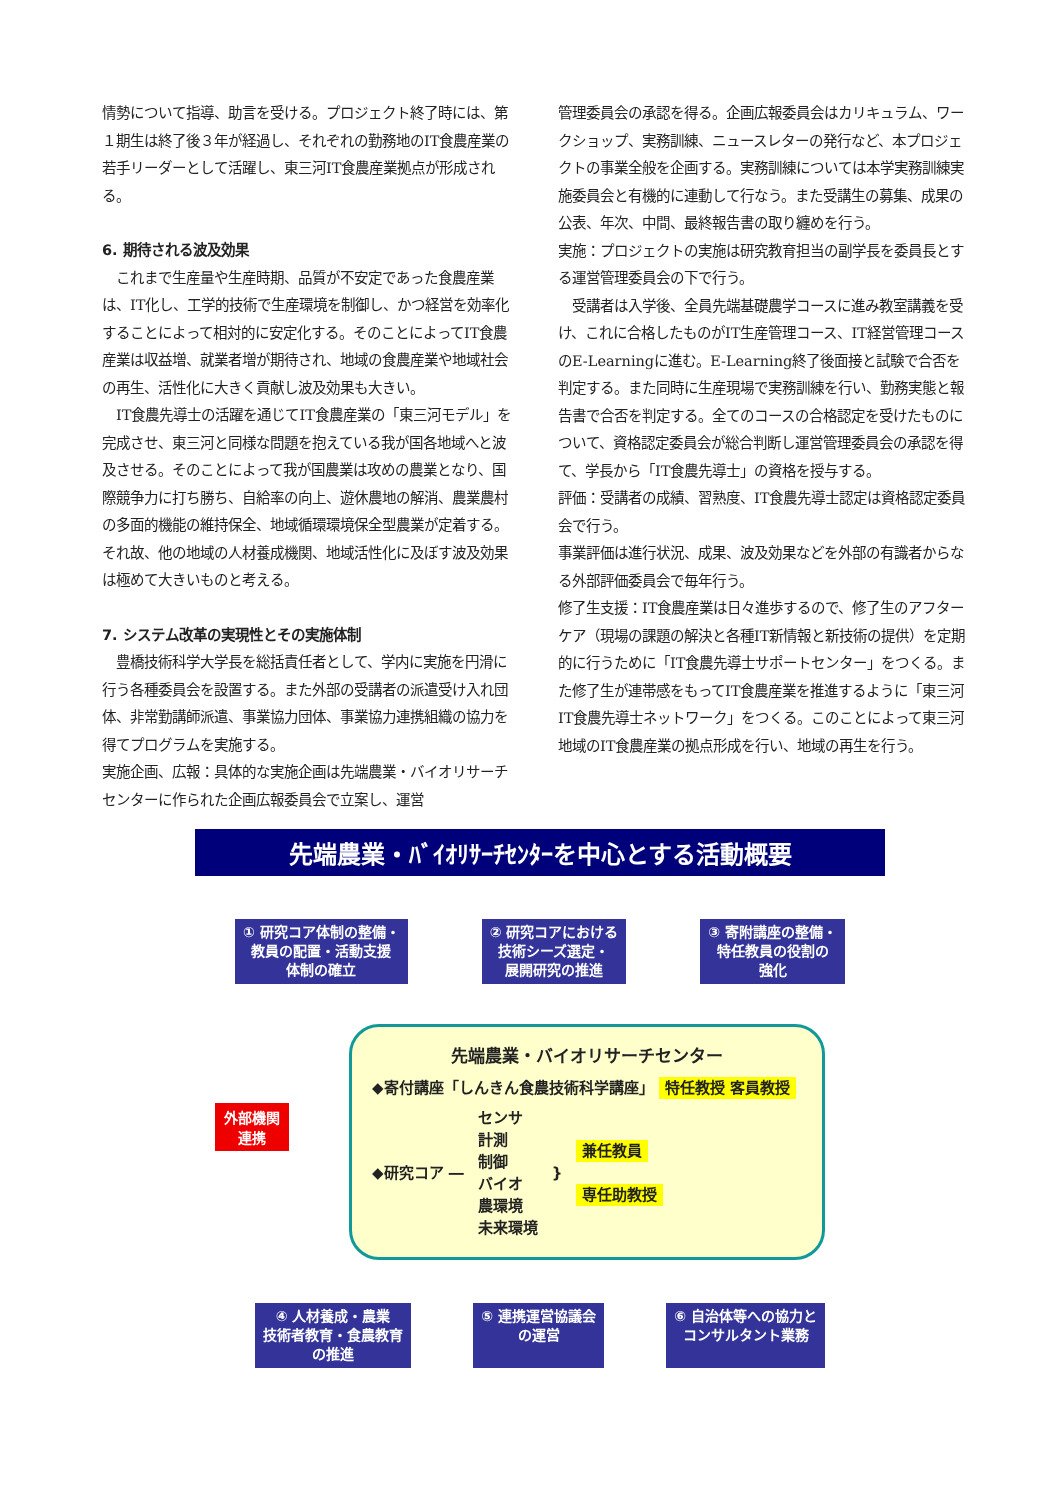情勢について指導、助言を受ける。プロジェクト終了時には、第１期生は終了後３年が経過し、それぞれの勤務地のIT食農産業の若手リーダーとして活躍し、東三河IT食農産業拠点が形成される。
6. 期待される波及効果
　これまで生産量や生産時期、品質が不安定であった食農産業は、IT化し、工学的技術で生産環境を制御し、かつ経営を効率化することによって相対的に安定化する。そのことによってIT食農産業は収益増、就業者増が期待され、地域の食農産業や地域社会の再生、活性化に大きく貢献し波及効果も大きい。
　IT食農先導士の活躍を通じてIT食農産業の「東三河モデル」を完成させ、東三河と同様な問題を抱えている我が国各地域へと波及させる。そのことによって我が国農業は攻めの農業となり、国際競争力に打ち勝ち、自給率の向上、遊休農地の解消、農業農村の多面的機能の維持保全、地域循環環境保全型農業が定着する。それ故、他の地域の人材養成機関、地域活性化に及ぼす波及効果は極めて大きいものと考える。
7. システム改革の実現性とその実施体制
　豊橋技術科学大学長を総括責任者として、学内に実施を円滑に行う各種委員会を設置する。また外部の受講者の派遣受け入れ団体、非常勤講師派遣、事業協力団体、事業協力連携組織の協力を得てプログラムを実施する。
実施企画、広報：具体的な実施企画は先端農業・バイオリサーチセンターに作られた企画広報委員会で立案し、運営
管理委員会の承認を得る。企画広報委員会はカリキュラム、ワークショップ、実務訓練、ニュースレターの発行など、本プロジェクトの事業全般を企画する。実務訓練については本学実務訓練実施委員会と有機的に連動して行なう。また受講生の募集、成果の公表、年次、中間、最終報告書の取り纏めを行う。
実施：プロジェクトの実施は研究教育担当の副学長を委員長とする運営管理委員会の下で行う。
　受講者は入学後、全員先端基礎農学コースに進み教室講義を受け、これに合格したものがIT生産管理コース、IT経営管理コースのE-Learningに進む。E-Learning終了後面接と試験で合否を判定する。また同時に生産現場で実務訓練を行い、勤務実態と報告書で合否を判定する。全てのコースの合格認定を受けたものについて、資格認定委員会が総合判断し運営管理委員会の承認を得て、学長から「IT食農先導士」の資格を授与する。
評価：受講者の成績、習熟度、IT食農先導士認定は資格認定委員会で行う。
事業評価は進行状況、成果、波及効果などを外部の有識者からなる外部評価委員会で毎年行う。
修了生支援：IT食農産業は日々進歩するので、修了生のアフターケア（現場の課題の解決と各種IT新情報と新技術の提供）を定期的に行うために「IT食農先導士サポートセンター」をつくる。また修了生が連帯感をもってIT食農産業を推進するように「東三河IT食農先導士ネットワーク」をつくる。このことによって東三河地域のIT食農産業の拠点形成を行い、地域の再生を行う。
先端農業・ﾊﾞｲｵﾘｻｰﾁｾﾝﾀｰを中心とする活動概要
① 研究コア体制の整備・
教員の配置・活動支援
体制の確立
② 研究コアにおける
技術シーズ選定・
展開研究の推進
③ 寄附講座の整備・
特任教員の役割の
強化
外部機関
連携
先端農業・バイオリサーチセンター
◆寄付講座「しんきん食農技術科学講座」 特任教授 客員教授
◆研究コア ― センサ
計測
制御
バイオ
農環境
未来環境 } 兼任教員
専任助教授
④ 人材養成・農業
技術者教育・食農教育
の推進
⑤ 連携運営協議会
の運営
⑥ 自治体等への協力と
コンサルタント業務